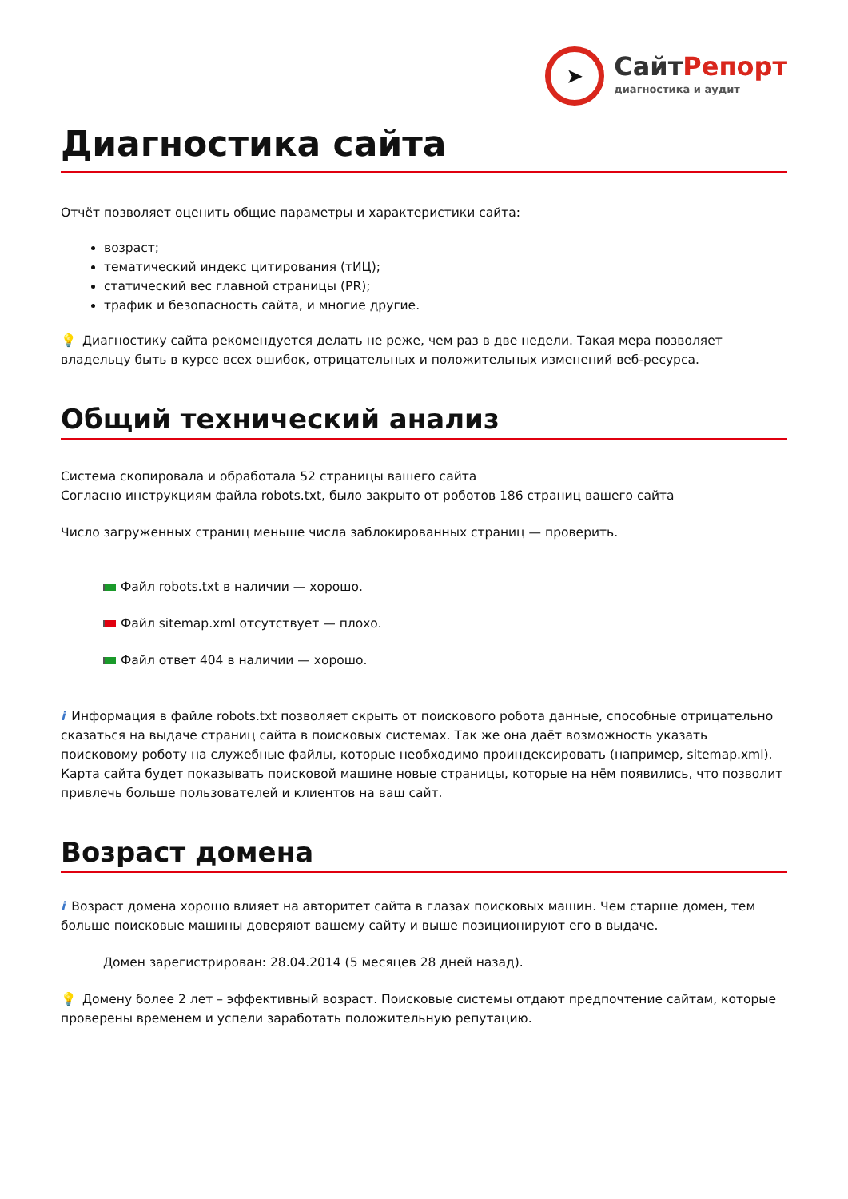➤
СайтРепорт
диагностика и аудит
Диагностика сайта
Отчёт позволяет оценить общие параметры и характеристики сайта:
возраст;
тематический индекс цитирования (тИЦ);
статический вес главной страницы (PR);
трафик и безопасность сайта, и многие другие.
💡 Диагностику сайта рекомендуется делать не реже, чем раз в две недели. Такая мера позволяет владельцу быть в курсе всех ошибок, отрицательных и положительных изменений веб-ресурса.
Общий технический анализ
Система скопировала и обработала 52 страницы вашего сайта
Согласно инструкциям файла robots.txt, было закрыто от роботов 186 страниц вашего сайта
Число загруженных страниц меньше числа заблокированных страниц — проверить.
Файл robots.txt в наличии — хорошо.
Файл sitemap.xml отсутствует — плохо.
Файл ответ 404 в наличии — хорошо.
i Информация в файле robots.txt позволяет скрыть от поискового робота данные, способные отрицательно сказаться на выдаче страниц сайта в поисковых системах. Так же она даёт возможность указать поисковому роботу на служебные файлы, которые необходимо проиндексировать (например, sitemap.xml). Карта сайта будет показывать поисковой машине новые страницы, которые на нём появились, что позволит привлечь больше пользователей и клиентов на ваш сайт.
Возраст домена
i Возраст домена хорошо влияет на авторитет сайта в глазах поисковых машин. Чем старше домен, тем больше поисковые машины доверяют вашему сайту и выше позиционируют его в выдаче.
Домен зарегистрирован: 28.04.2014 (5 месяцев 28 дней назад).
💡 Домену более 2 лет – эффективный возраст. Поисковые системы отдают предпочтение сайтам, которые проверены временем и успели заработать положительную репутацию.